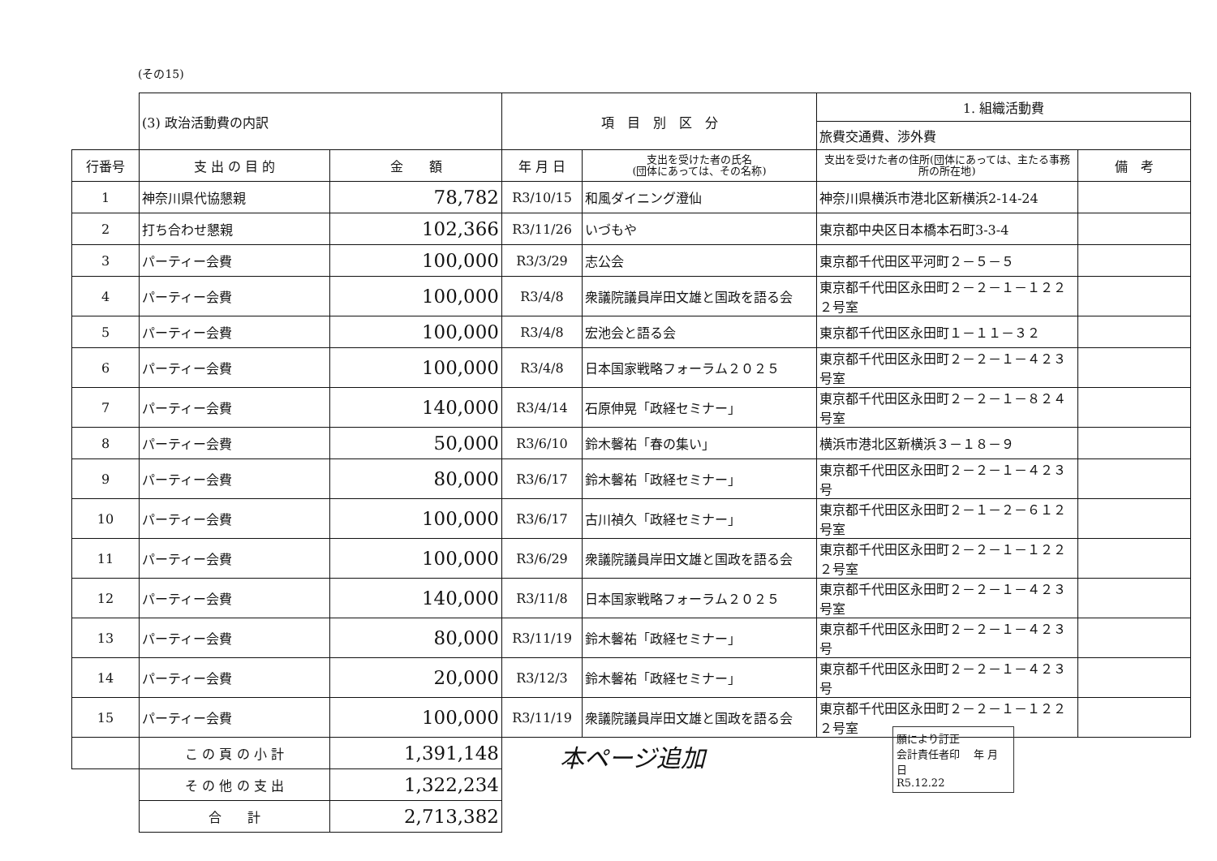(その15)
| | (3) 政治活動費の内訳 | | 項 目 別 区 分 | | 1. 組織活動費 | |
| | | | | | 旅費交通費、渉外費 | |
| 行番号 | 支 出 の 目 的 | 金 額 | 年 月 日 | 支出を受けた者の氏名 (団体にあっては、その名称) | 支出を受けた者の住所(団体にあっては、主たる事務所の所在地) | 備 考 |
| 1 | 神奈川県代協懇親 | 78,782 | R3/10/15 | 和風ダイニング澄仙 | 神奈川県横浜市港北区新横浜2-14-24 | |
| 2 | 打ち合わせ懇親 | 102,366 | R3/11/26 | いづもや | 東京都中央区日本橋本石町3-3-4 | |
| 3 | パーティー会費 | 100,000 | R3/3/29 | 志公会 | 東京都千代田区平河町２－５－５ | |
| 4 | パーティー会費 | 100,000 | R3/4/8 | 衆議院議員岸田文雄と国政を語る会 | 東京都千代田区永田町２－２－１－１２２２号室 | |
| 5 | パーティー会費 | 100,000 | R3/4/8 | 宏池会と語る会 | 東京都千代田区永田町１－１１－３２ | |
| 6 | パーティー会費 | 100,000 | R3/4/8 | 日本国家戦略フォーラム２０２５ | 東京都千代田区永田町２－２－１－４２３号室 | |
| 7 | パーティー会費 | 140,000 | R3/4/14 | 石原伸晃「政経セミナー」 | 東京都千代田区永田町２－２－１－８２４号室 | |
| 8 | パーティー会費 | 50,000 | R3/6/10 | 鈴木馨祐「春の集い」 | 横浜市港北区新横浜３－１８－９ | |
| 9 | パーティー会費 | 80,000 | R3/6/17 | 鈴木馨祐「政経セミナー」 | 東京都千代田区永田町２－２－１－４２３号 | |
| 10 | パーティー会費 | 100,000 | R3/6/17 | 古川禎久「政経セミナー」 | 東京都千代田区永田町２－１－２－６１２号室 | |
| 11 | パーティー会費 | 100,000 | R3/6/29 | 衆議院議員岸田文雄と国政を語る会 | 東京都千代田区永田町２－２－１－１２２２号室 | |
| 12 | パーティー会費 | 140,000 | R3/11/8 | 日本国家戦略フォーラム２０２５ | 東京都千代田区永田町２－２－１－４２３号室 | |
| 13 | パーティー会費 | 80,000 | R3/11/19 | 鈴木馨祐「政経セミナー」 | 東京都千代田区永田町２－２－１－４２３号 | |
| 14 | パーティー会費 | 20,000 | R3/12/3 | 鈴木馨祐「政経セミナー」 | 東京都千代田区永田町２－２－１－４２３号 | |
| 15 | パーティー会費 | 100,000 | R3/11/19 | 衆議院議員岸田文雄と国政を語る会 | 東京都千代田区永田町２－２－１－１２２２号室 | |
| | こ の 頁 の 小 計 | 1,391,148 | | | | |
| | そ の 他 の 支 出 | 1,322,234 | | | | |
| | 合 計 | 2,713,382 | | | | |
本ページ追加
願により訂正
会計責任者印 　年 月 日
R5.12.22